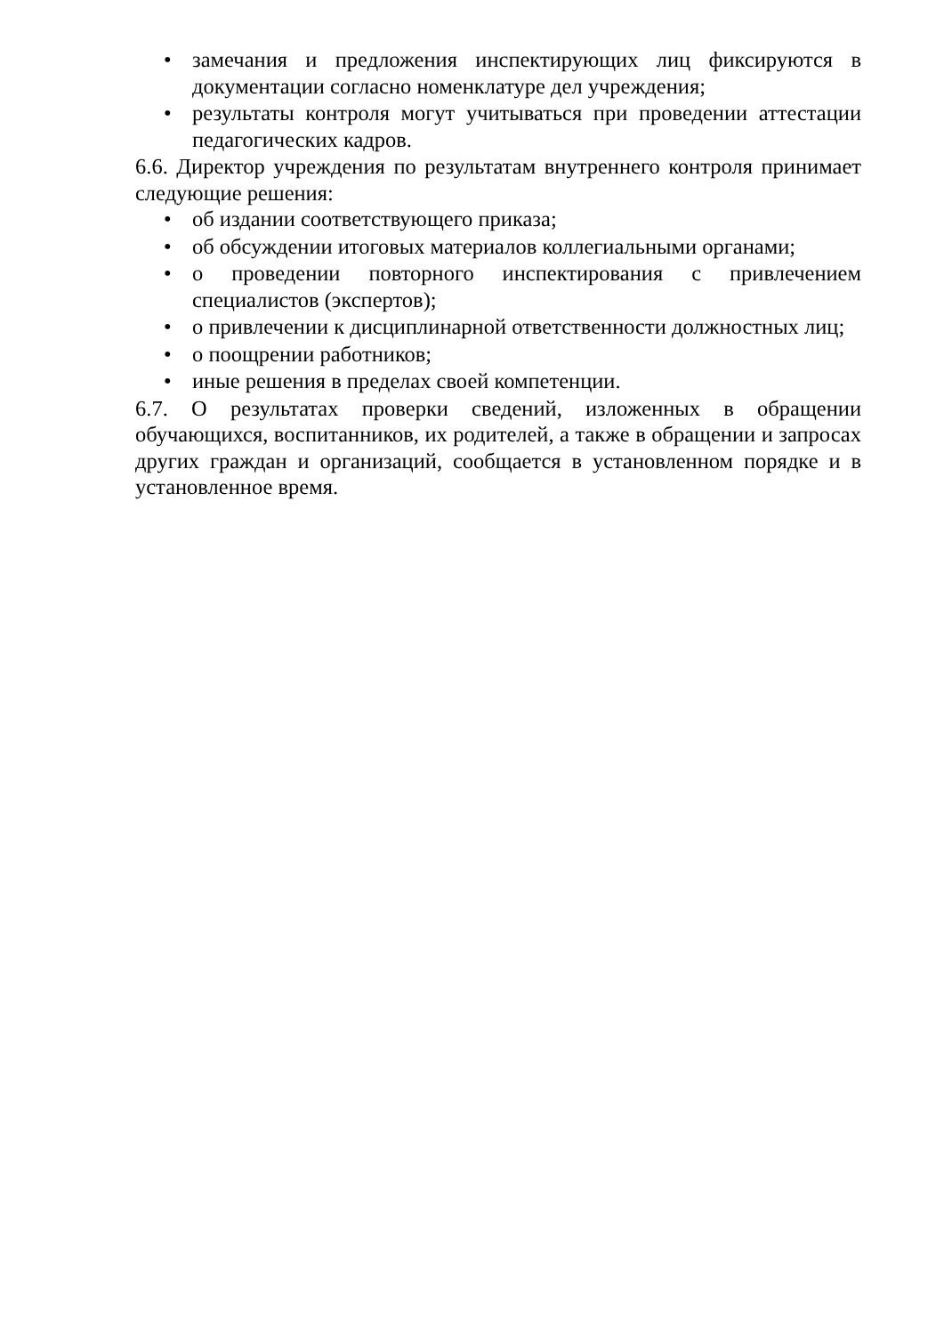• замечания и предложения инспектирующих лиц фиксируются в документации согласно номенклатуре дел учреждения;
• результаты контроля могут учитываться при проведении аттестации педагогических кадров.
6.6. Директор учреждения по результатам внутреннего контроля принимает следующие решения:
• об издании соответствующего приказа;
• об обсуждении итоговых материалов коллегиальными органами;
• о проведении повторного инспектирования с привлечением специалистов (экспертов);
• о привлечении к дисциплинарной ответственности должностных лиц;
• о поощрении работников;
• иные решения в пределах своей компетенции.
6.7. О результатах проверки сведений, изложенных в обращении обучающихся, воспитанников, их родителей, а также в обращении и запросах других граждан и организаций, сообщается в установленном порядке и в установленное время.